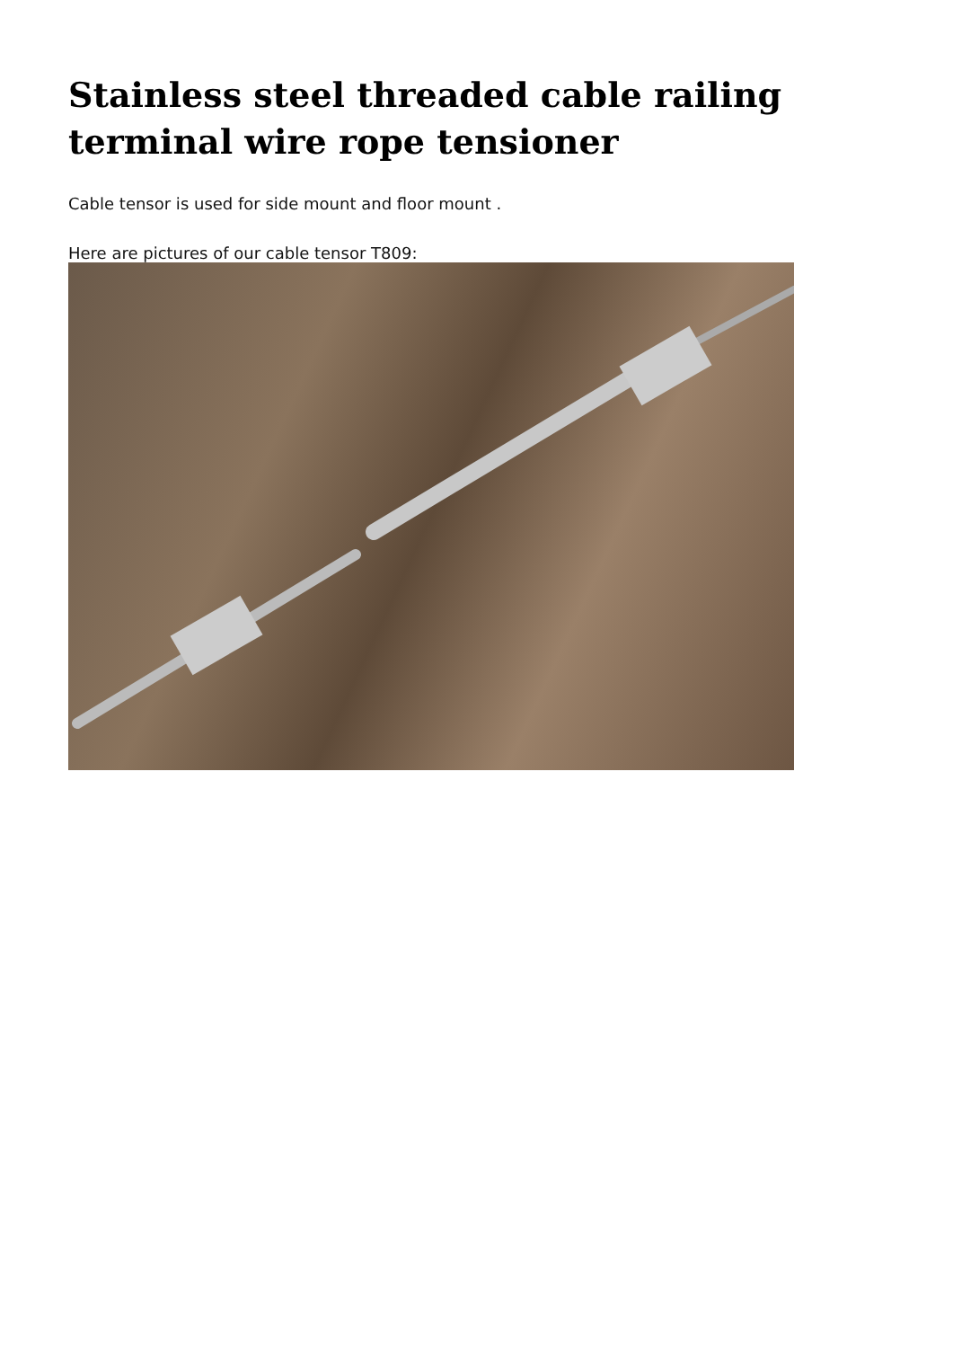Stainless steel threaded cable railing terminal wire rope tensioner
Cable tensor is used for side mount and floor mount .
Here are pictures of our cable tensor T809: